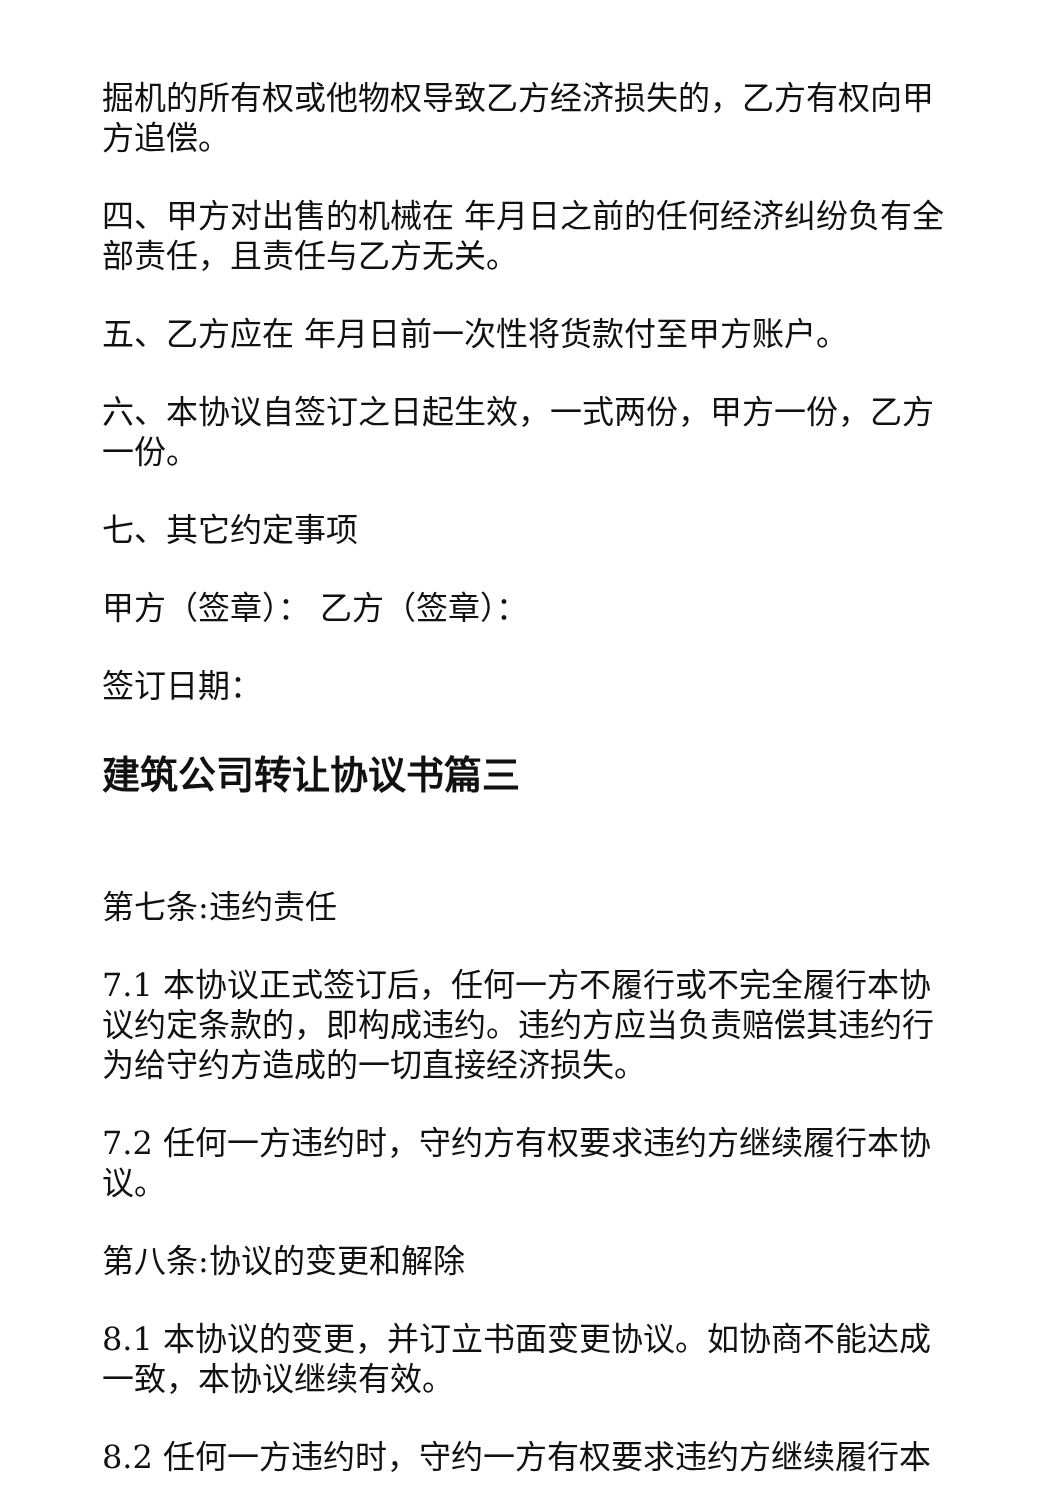掘机的所有权或他物权导致乙方经济损失的，乙方有权向甲方追偿。
四、甲方对出售的机械在 年月日之前的任何经济纠纷负有全部责任，且责任与乙方无关。
五、乙方应在 年月日前一次性将货款付至甲方账户。
六、本协议自签订之日起生效，一式两份，甲方一份，乙方一份。
七、其它约定事项
甲方（签章）： 乙方（签章）：
签订日期：
建筑公司转让协议书篇三
第七条:违约责任
7.1 本协议正式签订后，任何一方不履行或不完全履行本协议约定条款的，即构成违约。违约方应当负责赔偿其违约行为给守约方造成的一切直接经济损失。
7.2 任何一方违约时，守约方有权要求违约方继续履行本协议。
第八条:协议的变更和解除
8.1 本协议的变更，并订立书面变更协议。如协商不能达成一致，本协议继续有效。
8.2 任何一方违约时，守约一方有权要求违约方继续履行本